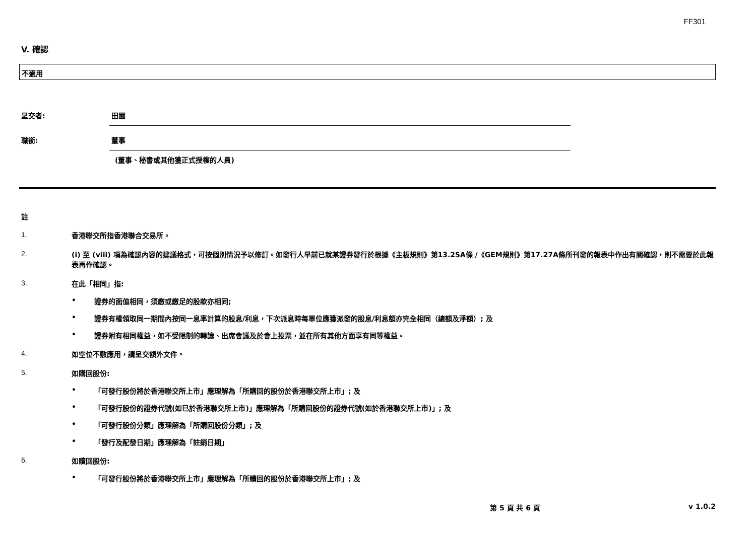FF301
V. 確認
不適用
呈交者: 田園
職銜: 董事
(董事、秘書或其他獲正式授權的人員)
註
1.
香港聯交所指香港聯合交易所。
2.
(i) 至 (viii) 項為確認內容的建議格式，可按個別情況予以修訂。如發行人早前已就某證券發行於根據《主板規則》第13.25A條 /《GEM規則》第17.27A條所刊發的報表中作出有關確認，則不需要於此報表再作確認。
3.
在此「相同」指:
• 證券的面值相同，須繳或繳足的股款亦相同;
• 證券有權領取同一期間內按同一息率計算的股息/利息，下次派息時每單位應獲派發的股息/利息額亦完全相同（總額及淨額）; 及
• 證券附有相同權益，如不受限制的轉讓、出席會議及於會上投票，並在所有其他方面享有同等權益。
4.
如空位不敷應用，請呈交額外文件。
5.
如購回股份:
• 「可發行股份將於香港聯交所上市」應理解為「所購回的股份於香港聯交所上市」; 及
• 「可發行股份的證券代號(如已於香港聯交所上市)」應理解為「所購回股份的證券代號(如於香港聯交所上市)」; 及
• 「可發行股份分類」應理解為「所購回股份分類」; 及
• 「發行及配發日期」應理解為「註銷日期」
6.
如贖回股份:
• 「可發行股份將於香港聯交所上市」應理解為「所贖回的股份於香港聯交所上市」; 及
第 5 頁 共 6 頁 v 1.0.2